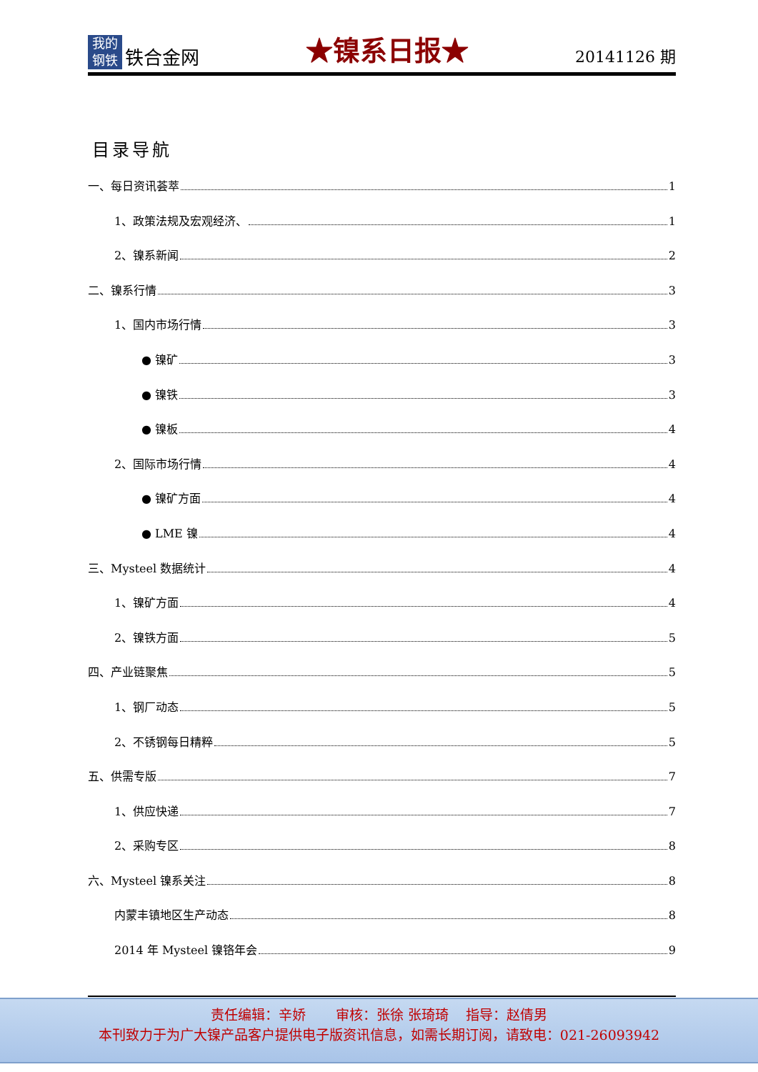我的
钢铁
铁合金网
★镍系日报★
20141126 期
目录导航
一、每日资讯荟萃 1
1、政策法规及宏观经济、 1
2、镍系新闻 2
二、镍系行情 3
1、国内市场行情 3
● 镍矿 3
● 镍铁 3
● 镍板 4
2、国际市场行情 4
● 镍矿方面 4
● LME 镍 4
三、Mysteel 数据统计 4
1、镍矿方面 4
2、镍铁方面 5
四、产业链聚焦 5
1、钢厂动态 5
2、不锈钢每日精粹 5
五、供需专版 7
1、供应快递 7
2、采购专区 8
六、Mysteel 镍系关注 8
内蒙丰镇地区生产动态 8
2014 年 Mysteel 镍铬年会 9
责任编辑：辛娇 审核：张徐 张琦琦 指导：赵倩男
本刊致力于为广大镍产品客户提供电子版资讯信息，如需长期订阅，请致电：021-26093942